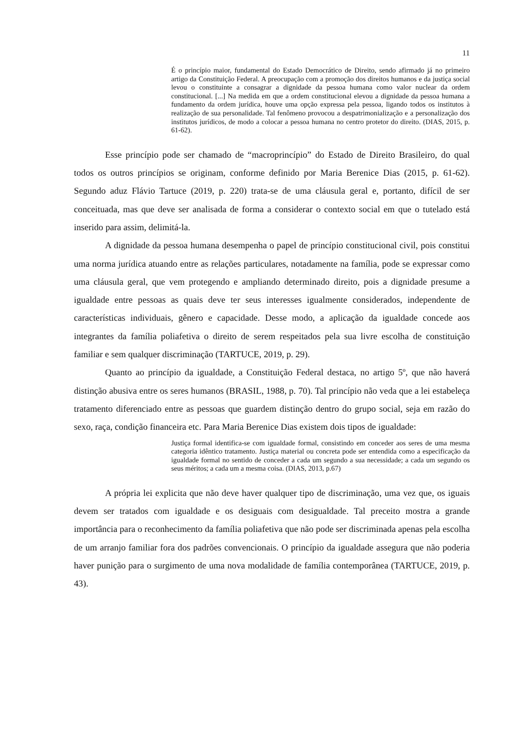11
É o princípio maior, fundamental do Estado Democrático de Direito, sendo afirmado já no primeiro artigo da Constituição Federal. A preocupação com a promoção dos direitos humanos e da justiça social levou o constituinte a consagrar a dignidade da pessoa humana como valor nuclear da ordem constitucional. [...] Na medida em que a ordem constitucional elevou a dignidade da pessoa humana a fundamento da ordem jurídica, houve uma opção expressa pela pessoa, ligando todos os institutos à realização de sua personalidade. Tal fenômeno provocou a despatrimonialização e a personalização dos institutos jurídicos, de modo a colocar a pessoa humana no centro protetor do direito. (DIAS, 2015, p. 61-62).
Esse princípio pode ser chamado de “macroprincípio” do Estado de Direito Brasileiro, do qual todos os outros princípios se originam, conforme definido por Maria Berenice Dias (2015, p. 61-62). Segundo aduz Flávio Tartuce (2019, p. 220) trata-se de uma cláusula geral e, portanto, difícil de ser conceituada, mas que deve ser analisada de forma a considerar o contexto social em que o tutelado está inserido para assim, delimitá-la.
A dignidade da pessoa humana desempenha o papel de princípio constitucional civil, pois constitui uma norma jurídica atuando entre as relações particulares, notadamente na família, pode se expressar como uma cláusula geral, que vem protegendo e ampliando determinado direito, pois a dignidade presume a igualdade entre pessoas as quais deve ter seus interesses igualmente considerados, independente de características individuais, gênero e capacidade. Desse modo, a aplicação da igualdade concede aos integrantes da família poliafetiva o direito de serem respeitados pela sua livre escolha de constituição familiar e sem qualquer discriminação (TARTUCE, 2019, p. 29).
Quanto ao princípio da igualdade, a Constituição Federal destaca, no artigo 5º, que não haverá distinção abusiva entre os seres humanos (BRASIL, 1988, p. 70). Tal princípio não veda que a lei estabeleça tratamento diferenciado entre as pessoas que guardem distinção dentro do grupo social, seja em razão do sexo, raça, condição financeira etc. Para Maria Berenice Dias existem dois tipos de igualdade:
Justiça formal identifica-se com igualdade formal, consistindo em conceder aos seres de uma mesma categoria idêntico tratamento. Justiça material ou concreta pode ser entendida como a especificação da igualdade formal no sentido de conceder a cada um segundo a sua necessidade; a cada um segundo os seus méritos; a cada um a mesma coisa. (DIAS, 2013, p.67)
A própria lei explicita que não deve haver qualquer tipo de discriminação, uma vez que, os iguais devem ser tratados com igualdade e os desiguais com desigualdade. Tal preceito mostra a grande importância para o reconhecimento da família poliafetiva que não pode ser discriminada apenas pela escolha de um arranjo familiar fora dos padrões convencionais. O princípio da igualdade assegura que não poderia haver punição para o surgimento de uma nova modalidade de família contemporânea (TARTUCE, 2019, p. 43).